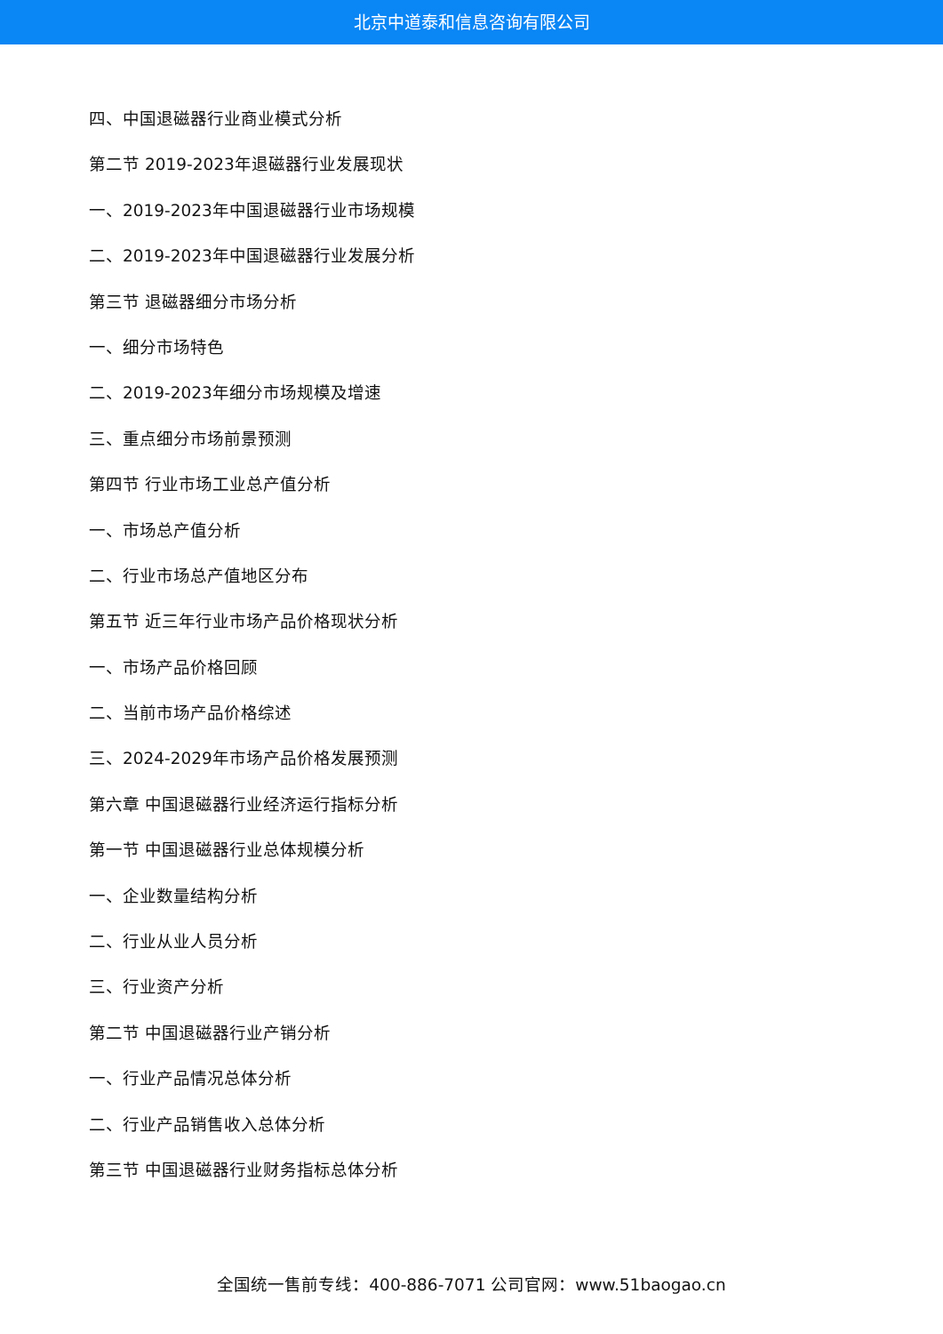北京中道泰和信息咨询有限公司
四、中国退磁器行业商业模式分析
第二节 2019-2023年退磁器行业发展现状
一、2019-2023年中国退磁器行业市场规模
二、2019-2023年中国退磁器行业发展分析
第三节 退磁器细分市场分析
一、细分市场特色
二、2019-2023年细分市场规模及增速
三、重点细分市场前景预测
第四节 行业市场工业总产值分析
一、市场总产值分析
二、行业市场总产值地区分布
第五节 近三年行业市场产品价格现状分析
一、市场产品价格回顾
二、当前市场产品价格综述
三、2024-2029年市场产品价格发展预测
第六章 中国退磁器行业经济运行指标分析
第一节 中国退磁器行业总体规模分析
一、企业数量结构分析
二、行业从业人员分析
三、行业资产分析
第二节 中国退磁器行业产销分析
一、行业产品情况总体分析
二、行业产品销售收入总体分析
第三节 中国退磁器行业财务指标总体分析
全国统一售前专线：400-886-7071 公司官网：www.51baogao.cn